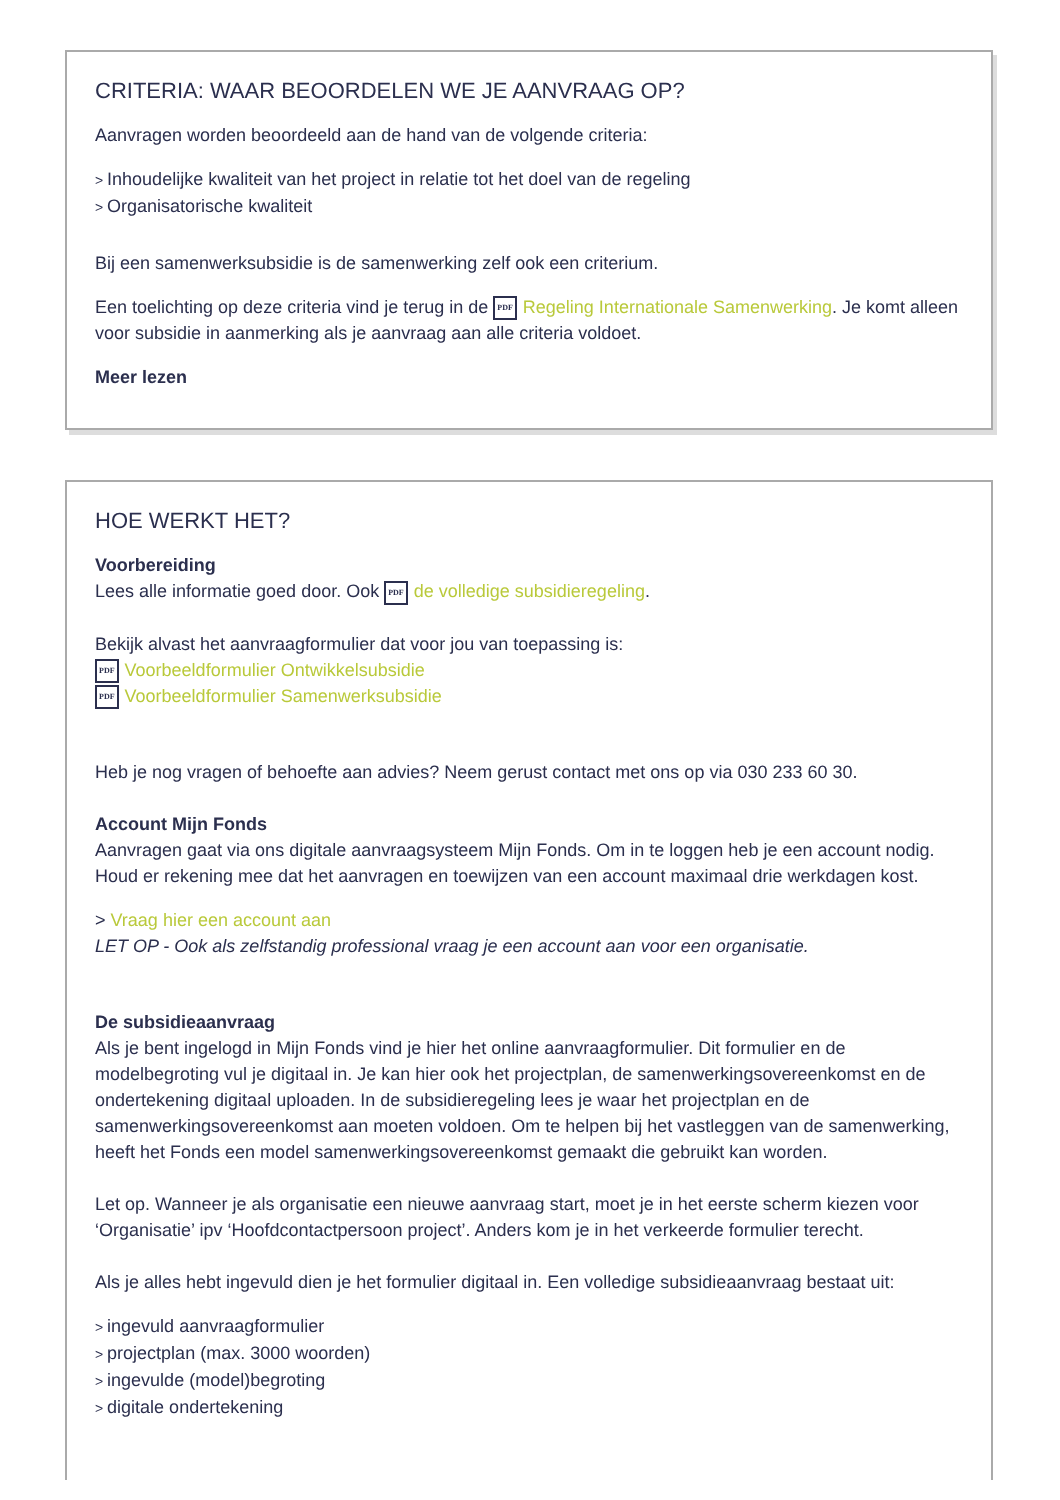CRITERIA: WAAR BEOORDELEN WE JE AANVRAAG OP?
Aanvragen worden beoordeeld aan de hand van de volgende criteria:
Inhoudelijke kwaliteit van het project in relatie tot het doel van de regeling
Organisatorische kwaliteit
Bij een samenwerksubsidie is de samenwerking zelf ook een criterium.
Een toelichting op deze criteria vind je terug in de PDF Regeling Internationale Samenwerking. Je komt alleen voor subsidie in aanmerking als je aanvraag aan alle criteria voldoet.
Meer lezen
HOE WERKT HET?
Voorbereiding
Lees alle informatie goed door. Ook PDF de volledige subsidieregeling.
Bekijk alvast het aanvraagformulier dat voor jou van toepassing is:
PDF Voorbeeldformulier Ontwikkelsubsidie
PDF Voorbeeldformulier Samenwerksubsidie
Heb je nog vragen of behoefte aan advies? Neem gerust contact met ons op via 030 233 60 30.
Account Mijn Fonds
Aanvragen gaat via ons digitale aanvraagsysteem Mijn Fonds. Om in te loggen heb je een account nodig. Houd er rekening mee dat het aanvragen en toewijzen van een account maximaal drie werkdagen kost.
> Vraag hier een account aan
LET OP - Ook als zelfstandig professional vraag je een account aan voor een organisatie.
De subsidieaanvraag
Als je bent ingelogd in Mijn Fonds vind je hier het online aanvraagformulier. Dit formulier en de modelbegroting vul je digitaal in. Je kan hier ook het projectplan, de samenwerkingsovereenkomst en de ondertekening digitaal uploaden. In de subsidieregeling lees je waar het projectplan en de samenwerkingsovereenkomst aan moeten voldoen. Om te helpen bij het vastleggen van de samenwerking, heeft het Fonds een model samenwerkingsovereenkomst gemaakt die gebruikt kan worden.
Let op. Wanneer je als organisatie een nieuwe aanvraag start, moet je in het eerste scherm kiezen voor ‘Organisatie’ ipv ‘Hoofdcontactpersoon project’. Anders kom je in het verkeerde formulier terecht.
Als je alles hebt ingevuld dien je het formulier digitaal in. Een volledige subsidieaanvraag bestaat uit:
ingevuld aanvraagformulier
projectplan (max. 3000 woorden)
ingevulde (model)begroting
digitale ondertekening